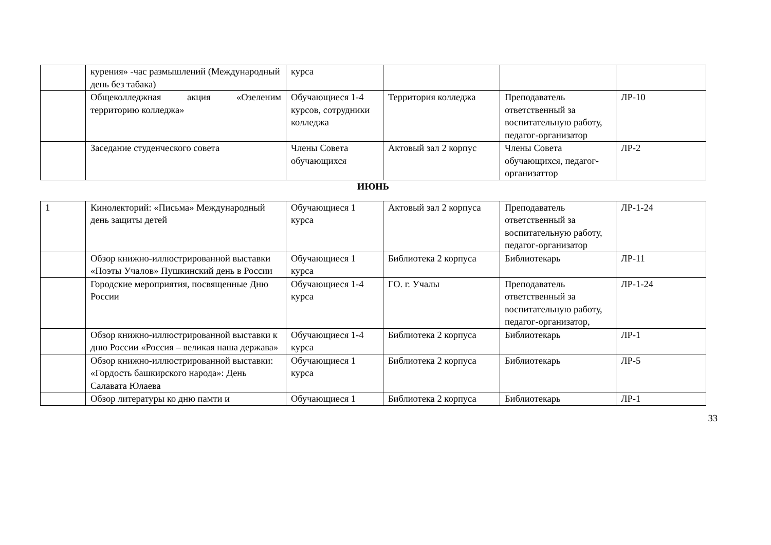| | курения» -час размышлений (Международный день без табака) | курса | | | |
| | Общеколледжная акция «Озеленим территорию колледжа» | Обучающиеся 1-4 курсов, сотрудники колледжа | Территория колледжа | Преподаватель ответственный за воспитательную работу, педагог-организатор | ЛР-10 |
| | Заседание студенческого совета | Члены Совета обучающихся | Актовый зал 2 корпус | Члены Совета обучающихся, педагог-организаттор | ЛР-2 |
ИЮНЬ
| 1 | Кинолекторий: «Письма» Международный день защиты детей | Обучающиеся 1 курса | Актовый зал 2 корпуса | Преподаватель ответственный за воспитательную работу, педагог-организатор | ЛР-1-24 |
| | Обзор книжно-иллюстрированной выставки «Поэты Учалов» Пушкинский день в России | Обучающиеся 1 курса | Библиотека 2 корпуса | Библиотекарь | ЛР-11 |
| | Городские мероприятия, посвященные Дню России | Обучающиеся 1-4 курса | ГО. г. Учалы | Преподаватель ответственный за воспитательную работу, педагог-организатор, | ЛР-1-24 |
| | Обзор книжно-иллюстрированной выставки к дню России «Россия – великая наша держава» | Обучающиеся 1-4 курса | Библиотека 2 корпуса | Библиотекарь | ЛР-1 |
| | Обзор книжно-иллюстрированной выставки: «Гордость башкирского народа»: День Салавата Юлаева | Обучающиеся 1 курса | Библиотека 2 корпуса | Библиотекарь | ЛР-5 |
| | Обзор литературы ко дню памти и | Обучающиеся 1 | Библиотека 2 корпуса | Библиотекарь | ЛР-1 |
33